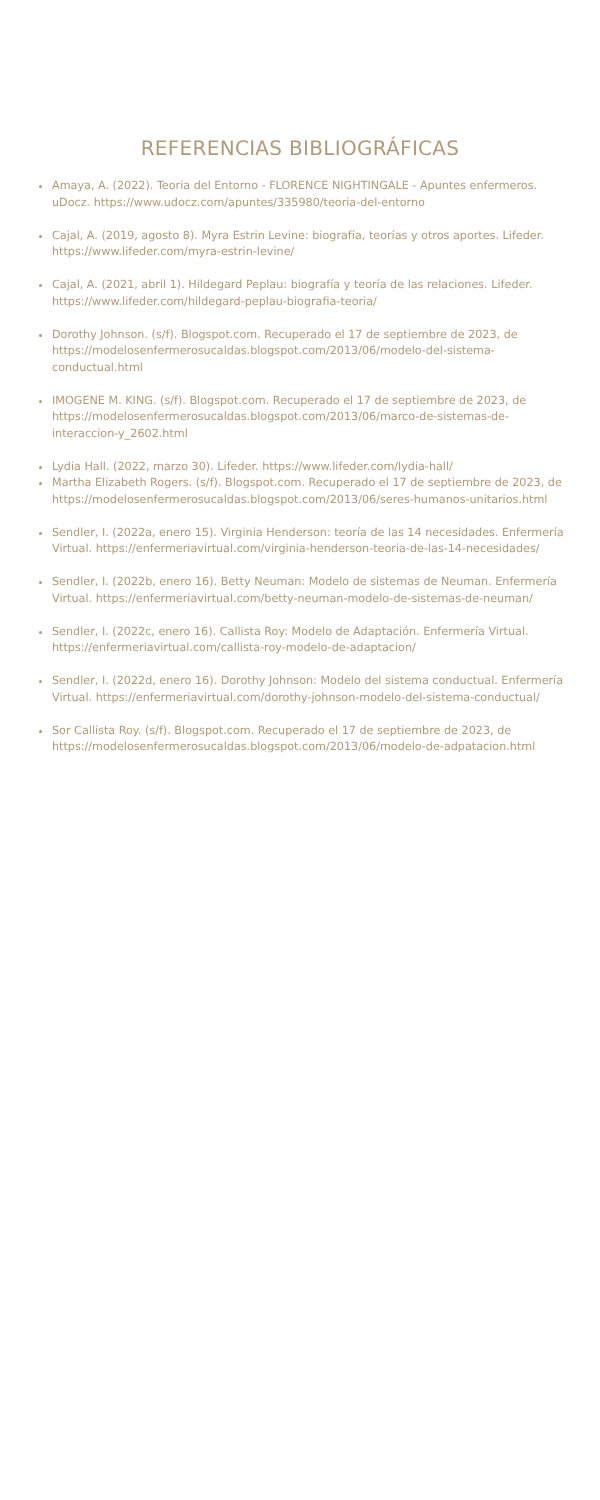REFERENCIAS BIBLIOGRÁFICAS
Amaya, A. (2022). Teoria del Entorno - FLORENCE NIGHTINGALE - Apuntes enfermeros. uDocz. https://www.udocz.com/apuntes/335980/teoria-del-entorno
Cajal, A. (2019, agosto 8). Myra Estrin Levine: biografía, teorías y otros aportes. Lifeder. https://www.lifeder.com/myra-estrin-levine/
Cajal, A. (2021, abril 1). Hildegard Peplau: biografía y teoría de las relaciones. Lifeder. https://www.lifeder.com/hildegard-peplau-biografia-teoria/
Dorothy Johnson. (s/f). Blogspot.com. Recuperado el 17 de septiembre de 2023, de https://modelosenfermerosucaldas.blogspot.com/2013/06/modelo-del-sistema-conductual.html
IMOGENE M. KING. (s/f). Blogspot.com. Recuperado el 17 de septiembre de 2023, de https://modelosenfermerosucaldas.blogspot.com/2013/06/marco-de-sistemas-de-interaccion-y_2602.html
Lydia Hall. (2022, marzo 30). Lifeder. https://www.lifeder.com/lydia-hall/
Martha Elizabeth Rogers. (s/f). Blogspot.com. Recuperado el 17 de septiembre de 2023, de https://modelosenfermerosucaldas.blogspot.com/2013/06/seres-humanos-unitarios.html
Sendler, I. (2022a, enero 15). Virginia Henderson: teoría de las 14 necesidades. Enfermería Virtual. https://enfermeriavirtual.com/virginia-henderson-teoria-de-las-14-necesidades/
Sendler, I. (2022b, enero 16). Betty Neuman: Modelo de sistemas de Neuman. Enfermería Virtual. https://enfermeriavirtual.com/betty-neuman-modelo-de-sistemas-de-neuman/
Sendler, I. (2022c, enero 16). Callista Roy: Modelo de Adaptación. Enfermería Virtual. https://enfermeriavirtual.com/callista-roy-modelo-de-adaptacion/
Sendler, I. (2022d, enero 16). Dorothy Johnson: Modelo del sistema conductual. Enfermería Virtual. https://enfermeriavirtual.com/dorothy-johnson-modelo-del-sistema-conductual/
Sor Callista Roy. (s/f). Blogspot.com. Recuperado el 17 de septiembre de 2023, de https://modelosenfermerosucaldas.blogspot.com/2013/06/modelo-de-adpatacion.html